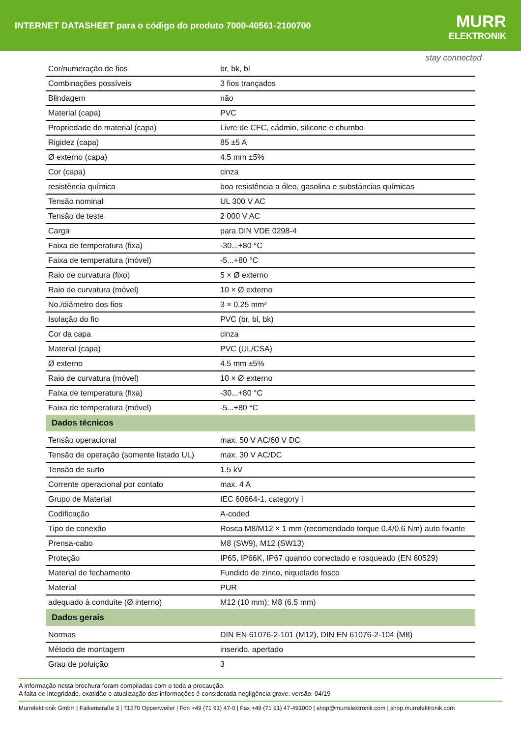INTERNET DATASHEET para o código do produto 7000-40561-2100700
MURR
ELEKTRONIK
stay connected
| Cor/numeração de fios | br, bk, bl |
| Combinações possíveis | 3 fios trançados |
| Blindagem | não |
| Material (capa) | PVC |
| Propriedade do material (capa) | Livre de CFC, cádmio, silicone e chumbo |
| Rigidez (capa) | 85 ±5 A |
| Ø externo (capa) | 4.5 mm ±5% |
| Cor (capa) | cinza |
| resistência química | boa resistência a óleo, gasolina e substâncias químicas |
| Tensão nominal | UL 300 V AC |
| Tensão de teste | 2 000 V AC |
| Carga | para DIN VDE 0298-4 |
| Faixa de temperatura (fixa) | -30...+80 °C |
| Faixa de temperatura (móvel) | -5...+80 °C |
| Raio de curvatura (fixo) | 5 × Ø externo |
| Raio de curvatura (móvel) | 10 × Ø externo |
| No./diâmetro dos fios | 3 × 0.25 mm² |
| Isolação do fio | PVC (br, bl, bk) |
| Cor da capa | cinza |
| Material (capa) | PVC (UL/CSA) |
| Ø externo | 4.5 mm ±5% |
| Raio de curvatura (móvel) | 10 × Ø externo |
| Faixa de temperatura (fixa) | -30...+80 °C |
| Faixa de temperatura (móvel) | -5...+80 °C |
| Dados técnicos | |
| Tensão operacional | max. 50 V AC/60 V DC |
| Tensão de operação (somente listado UL) | max. 30 V AC/DC |
| Tensão de surto | 1.5 kV |
| Corrente operacional por contato | max. 4 A |
| Grupo de Material | IEC 60664-1, category I |
| Codificação | A-coded |
| Tipo de conexão | Rosca M8/M12 × 1 mm (recomendado torque 0.4/0.6 Nm) auto fixante |
| Prensa-cabo | M8 (SW9), M12 (SW13) |
| Proteção | IP65, IP66K, IP67 quando conectado e rosqueado (EN 60529) |
| Material de fechamento | Fundido de zinco, niquelado fosco |
| Material | PUR |
| adequado à conduíte (Ø interno) | M12 (10 mm); M8 (6.5 mm) |
| Dados gerais | |
| Normas | DIN EN 61076-2-101 (M12), DIN EN 61076-2-104 (M8) |
| Método de montagem | inserido, apertado |
| Grau de poluição | 3 |
A informação nesta brochura foram compiladas com o toda a precaução.
A falta de integridade, exatidão e atualização das informações é considerada negligência grave. versão: 04/19
Murrelektronik GmbH | Falkenstraße 3 | 71570 Oppenweiler | Fon +49 (71 91) 47-0 | Fax +49 (71 91) 47-491000 | shop@murrelektronik.com | shop.murrelektronik.com